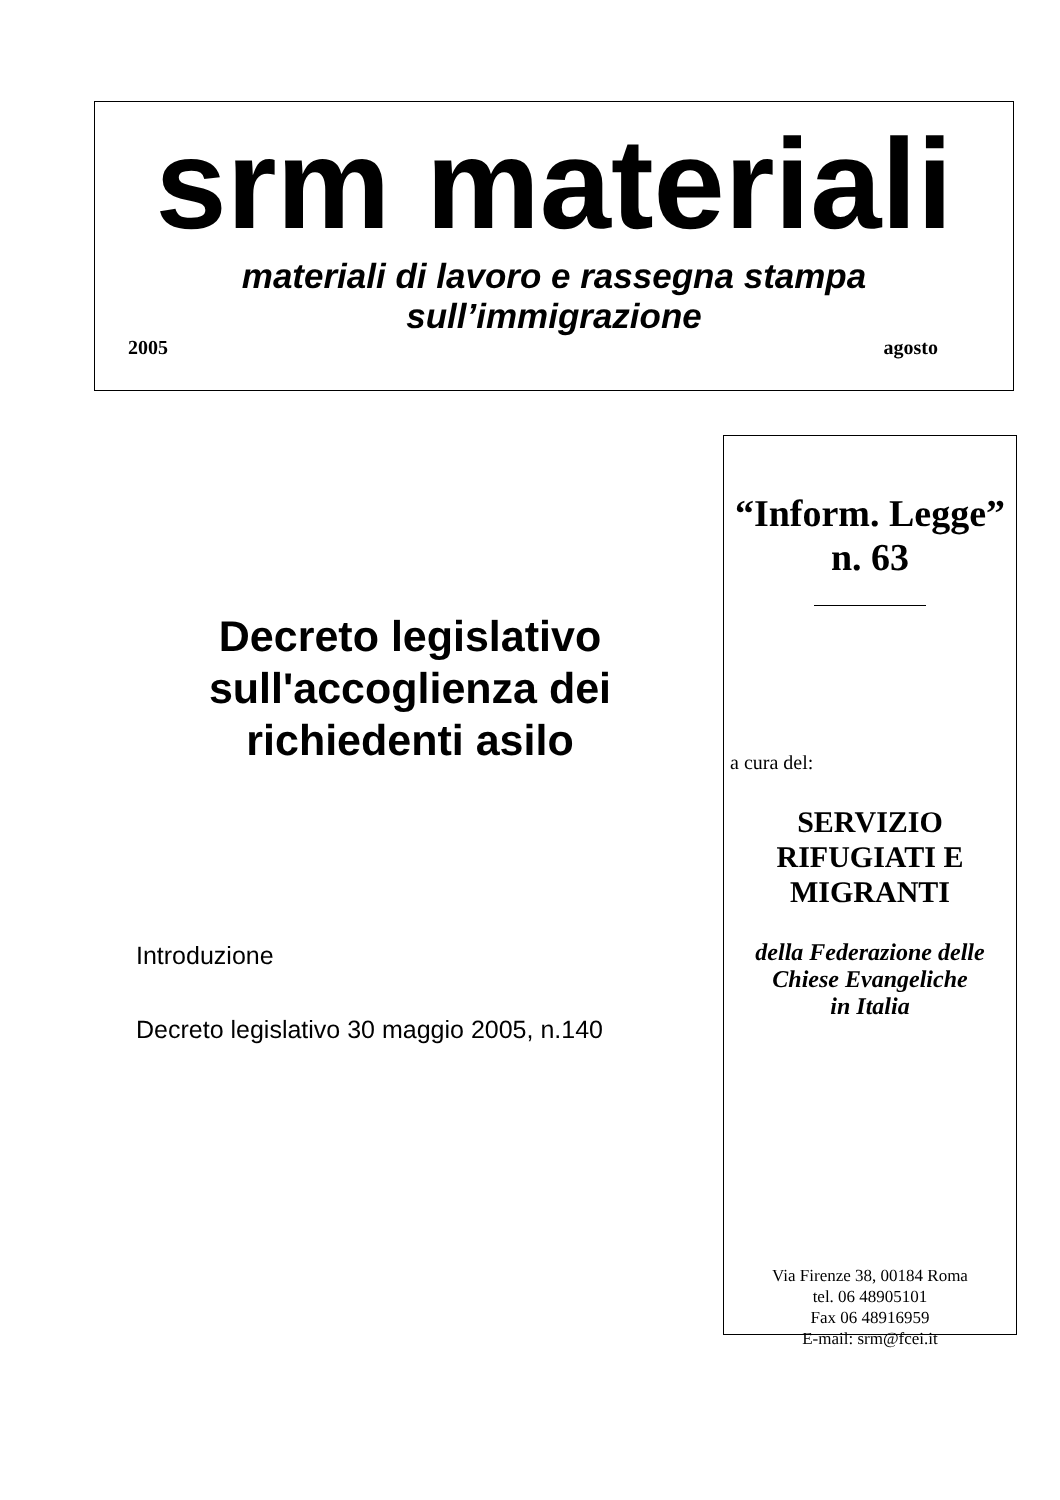srm materiali
materiali di lavoro e rassegna stampa
sull’immigrazione
2005 agosto
Decreto legislativo sull'accoglienza dei richiedenti asilo
Introduzione
Decreto legislativo 30 maggio 2005, n.140
“Inform. Legge”
n. 63
a cura del:
SERVIZIO
RIFUGIATI E
MIGRANTI
della Federazione delle
Chiese Evangeliche
in Italia
Via Firenze 38, 00184 Roma
tel. 06 48905101
Fax 06 48916959
E-mail: srm@fcei.it